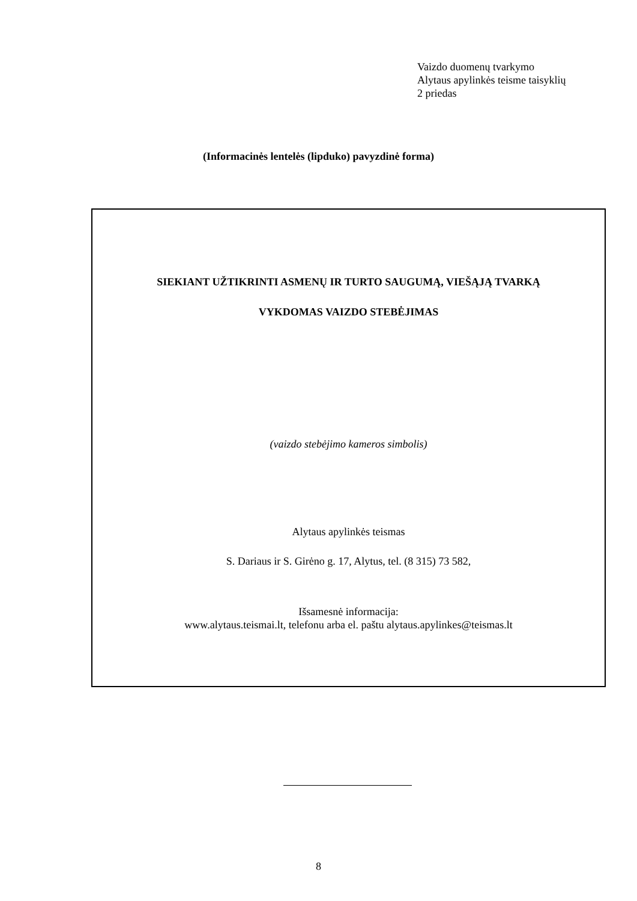Vaizdo duomenų tvarkymo
Alytaus apylinkės teisme taisyklių
2 priedas
(Informacinės lentelės (lipduko) pavyzdinė forma)
SIEKIANT UŽTIKRINTI ASMENŲ IR TURTO SAUGUMĄ, VIEŠĄJĄ TVARKĄ
VYKDOMAS VAIZDO STEBĖJIMAS
(vaizdo stebėjimo kameros simbolis)
Alytaus apylinkės teismas
S. Dariaus ir S. Girėno g. 17, Alytus, tel. (8 315) 73 582,
Išsamesnė informacija:
www.alytaus.teismai.lt, telefonu arba el. paštu alytaus.apylinkes@teismas.lt
8